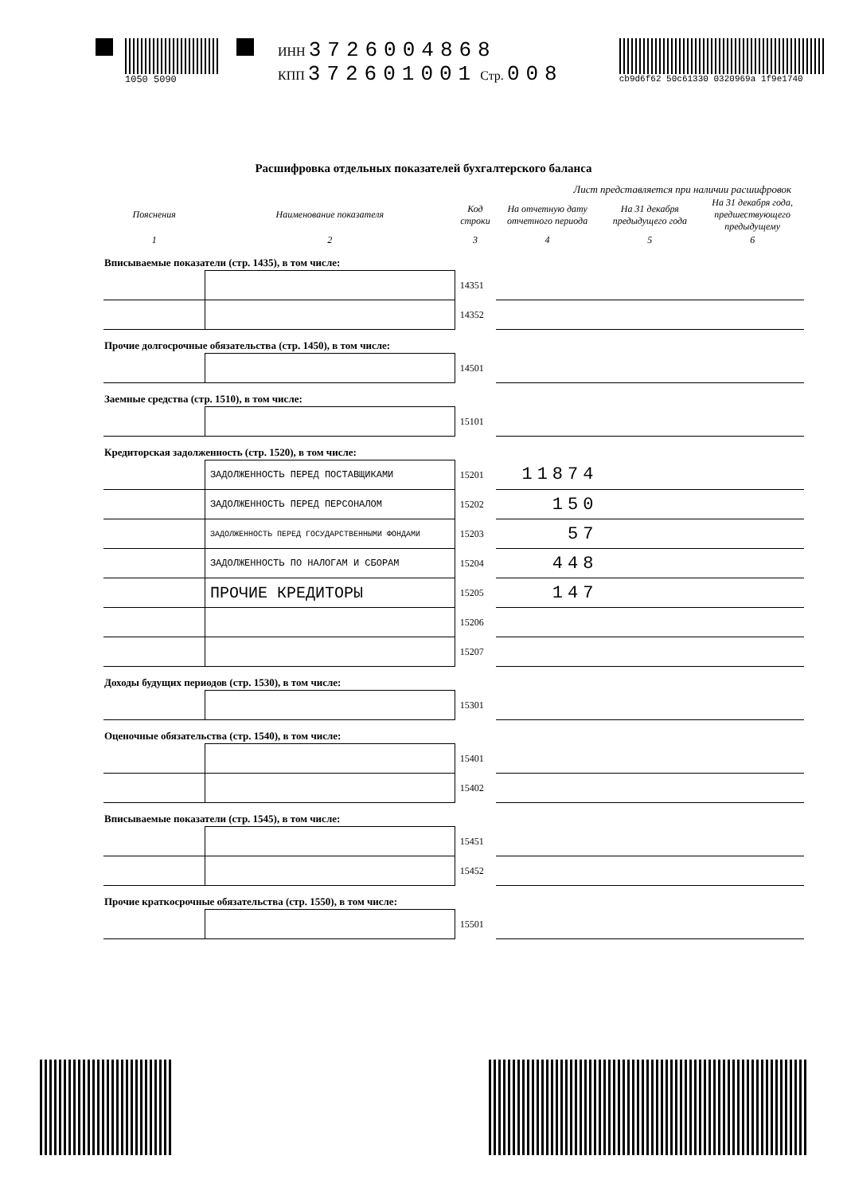1050 5090
ИНН 3726004868
КПП 372601001 Стр. 008
cb9d6f62 50c61330 0320969a 1f9e1740
Расшифровка отдельных показателей бухгалтерского баланса
Лист представляется при наличии расшифровок
| Пояснения | Наименование показателя | Код строки | На отчетную дату отчетного периода | На 31 декабря предыдущего года | На 31 декабря года, предшествующего предыдущему |
| --- | --- | --- | --- | --- | --- |
| 1 | 2 | 3 | 4 | 5 | 6 |
| Вписываемые показатели (стр. 1435), в том числе: | | | | | |
| | | 14351 | | | |
| | | 14352 | | | |
| Прочие долгосрочные обязательства (стр. 1450), в том числе: | | | | | |
| | | 14501 | | | |
| Заемные средства (стр. 1510), в том числе: | | | | | |
| | | 15101 | | | |
| Кредиторская задолженность (стр. 1520), в том числе: | | | | | |
| | ЗАДОЛЖЕННОСТЬ ПЕРЕД ПОСТАВЩИКАМИ | 15201 | 11874 | | |
| | ЗАДОЛЖЕННОСТЬ ПЕРЕД ПЕРСОНАЛОМ | 15202 | 150 | | |
| | ЗАДОЛЖЕННОСТЬ ПЕРЕД ГОСУДАРСТВЕННЫМИ ФОНДАМИ | 15203 | 57 | | |
| | ЗАДОЛЖЕННОСТЬ ПО НАЛОГАМ И СБОРАМ | 15204 | 448 | | |
| | ПРОЧИЕ КРЕДИТОРЫ | 15205 | 147 | | |
| | | 15206 | | | |
| | | 15207 | | | |
| Доходы будущих периодов (стр. 1530), в том числе: | | | | | |
| | | 15301 | | | |
| Оценочные обязательства (стр. 1540), в том числе: | | | | | |
| | | 15401 | | | |
| | | 15402 | | | |
| Вписываемые показатели (стр. 1545), в том числе: | | | | | |
| | | 15451 | | | |
| | | 15452 | | | |
| Прочие краткосрочные обязательства (стр. 1550), в том числе: | | | | | |
| | | 15501 | | | |